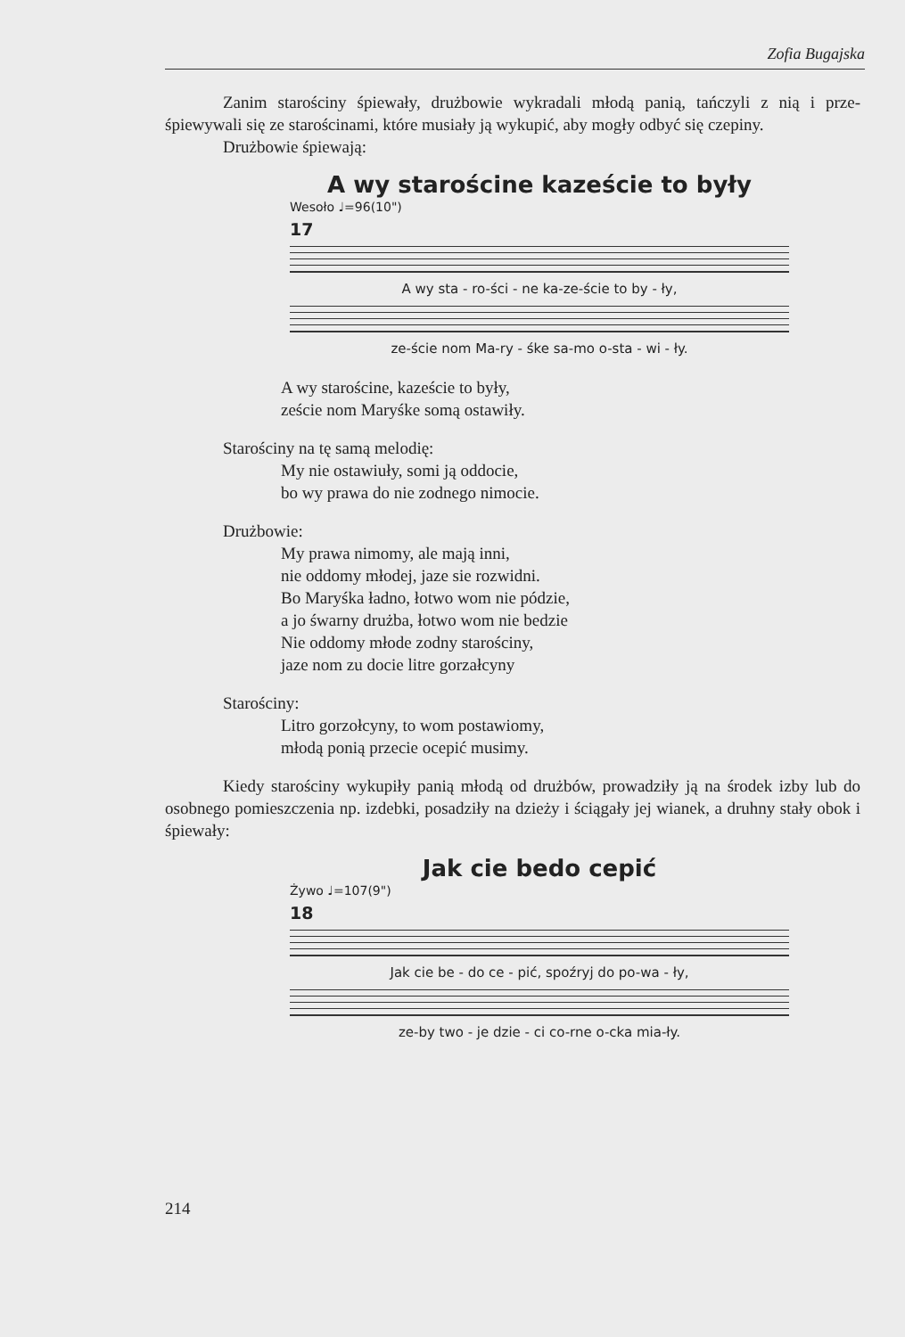Zofia Bugajska
Zanim starościny śpiewały, drużbowie wykradali młodą panią, tańczyli z nią i prze-śpiewywali się ze starościnami, które musiały ją wykupić, aby mogły odbyć się czepiny.
Drużbowie śpiewają:
A wy starościne kazeście to były
Wesoło ♩=96(10")
17
A wy sta - ro-ści - ne ka-ze-ście to by - ły,
ze-ście nom Ma-ry - śke sa-mo o-sta - wi - ły.
A wy starościne, kazeście to były,
zeście nom Maryśke somą ostawiły.
Starościny na tę samą melodię:
My nie ostawiuły, somi ją oddocie,
bo wy prawa do nie zodnego nimocie.
Drużbowie:
My prawa nimomy, ale mają inni,
nie oddomy młodej, jaze sie rozwidni.
Bo Maryśka ładno, łotwo wom nie pódzie,
a jo śwarny drużba, łotwo wom nie bedzie
Nie oddomy młode zodny starościny,
jaze nom zu docie litre gorzałcyny
Starościny:
Litro gorzołcyny, to wom postawiomy,
młodą ponią przecie ocepić musimy.
Kiedy starościny wykupiły panią młodą od drużbów, prowadziły ją na środek izby lub do osobnego pomieszczenia np. izdebki, posadziły na dzieży i ściągały jej wianek, a druhny stały obok i śpiewały:
Jak cie bedo cepić
Żywo ♩=107(9")
18
Jak cie be - do ce - pić, spoźryj do po-wa - ły,
ze-by two - je dzie - ci co-rne o-cka mia-ły.
214